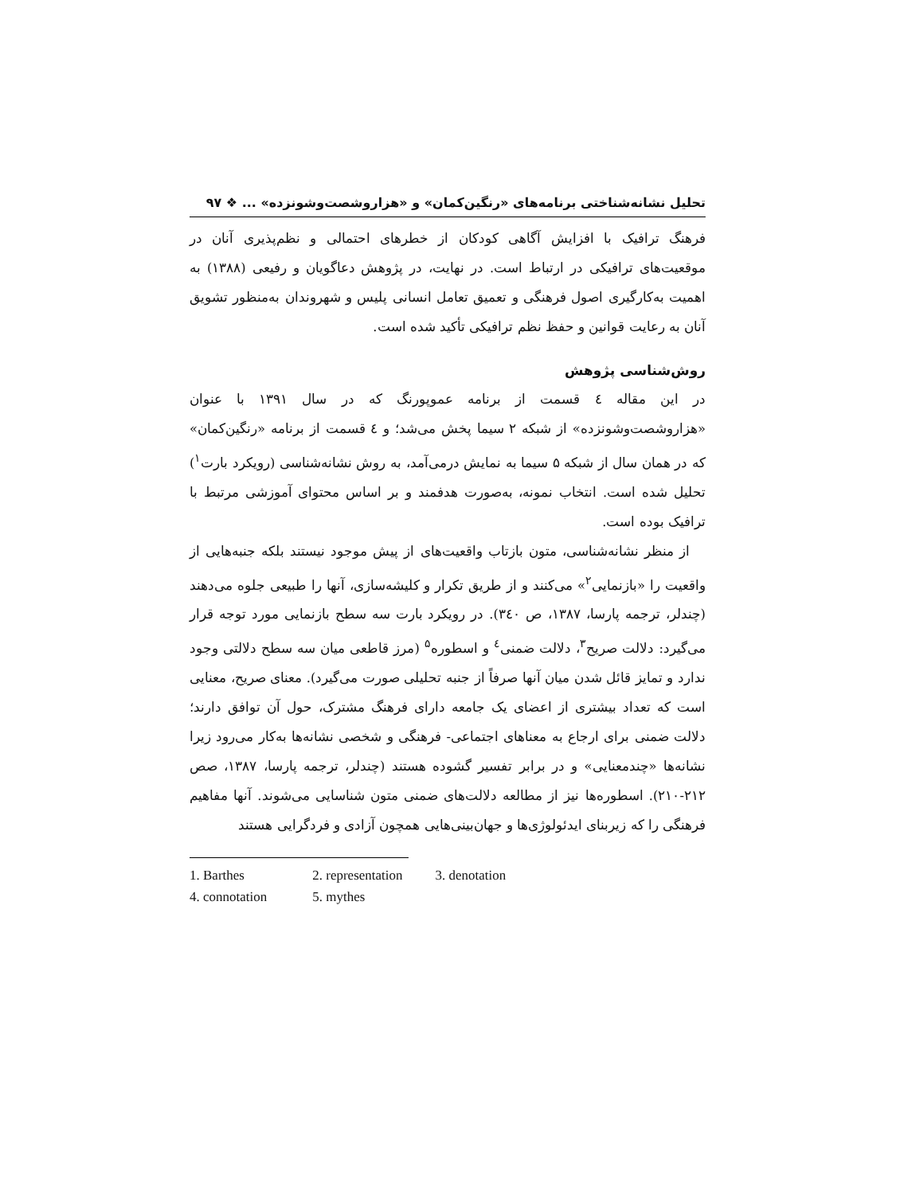تحلیل نشانه‌شناختی برنامه‌های «رنگین‌کمان» و «هزاروشصت‌وشونزده» ... ❖ ۹۷
فرهنگ ترافیک با افزایش آگاهی کودکان از خطرهای احتمالی و نظم‌پذیری آنان در موقعیت‌های ترافیکی در ارتباط است. در نهایت، در پژوهش دعاگویان و رفیعی (۱۳۸۸) به اهمیت به‌کارگیری اصول فرهنگی و تعمیق تعامل انسانی پلیس و شهروندان به‌منظور تشویق آنان به رعایت قوانین و حفظ نظم ترافیکی تأکید شده است.
روش‌شناسی پژوهش
در این مقاله ٤ قسمت از برنامه عموپورنگ که در سال ۱۳۹۱ با عنوان «هزاروشصت‌وشونزده» از شبکه ۲ سیما پخش می‌شد؛ و ٤ قسمت از برنامه «رنگین‌کمان» که در همان سال از شبکه ۵ سیما به نمایش درمی‌آمد، به روش نشانه‌شناسی (رویکرد بارت<sup>۱</sup>) تحلیل شده است. انتخاب نمونه، به‌صورت هدفمند و بر اساس محتوای آموزشی مرتبط با ترافیک بوده است.
از منظر نشانه‌شناسی، متون بازتاب واقعیت‌های از پیش موجود نیستند بلکه جنبه‌هایی از واقعیت را «بازنمایی<sup>۲</sup>» می‌کنند و از طریق تکرار و کلیشه‌سازی، آنها را طبیعی جلوه می‌دهند (چندلر، ترجمه پارسا، ۱۳۸۷، ص ۳٤۰). در رویکرد بارت سه سطح بازنمایی مورد توجه قرار می‌گیرد: دلالت صریح<sup>۳</sup>، دلالت ضمنی<sup>٤</sup> و اسطوره<sup>۵</sup> (مرز قاطعی میان سه سطح دلالتی وجود ندارد و تمایز قائل شدن میان آنها صرفاً از جنبه تحلیلی صورت می‌گیرد). معنای صریح، معنایی است که تعداد بیشتری از اعضای یک جامعه دارای فرهنگ مشترک، حول آن توافق دارند؛ دلالت ضمنی برای ارجاع به معناهای اجتماعی- فرهنگی و شخصی نشانه‌ها به‌کار می‌رود زیرا نشانه‌ها «چندمعنایی» و در برابر تفسیر گشوده هستند (چندلر، ترجمه پارسا، ۱۳۸۷، صص ۲۱۲-۲۱۰). اسطوره‌ها نیز از مطالعه دلالت‌های ضمنی متون شناسایی می‌شوند. آنها مفاهیم فرهنگی را که زیربنای ایدئولوژی‌ها و جهان‌بینی‌هایی همچون آزادی و فردگرایی هستند
1. Barthes 2. representation 3. denotation
4. connotation 5. mythes